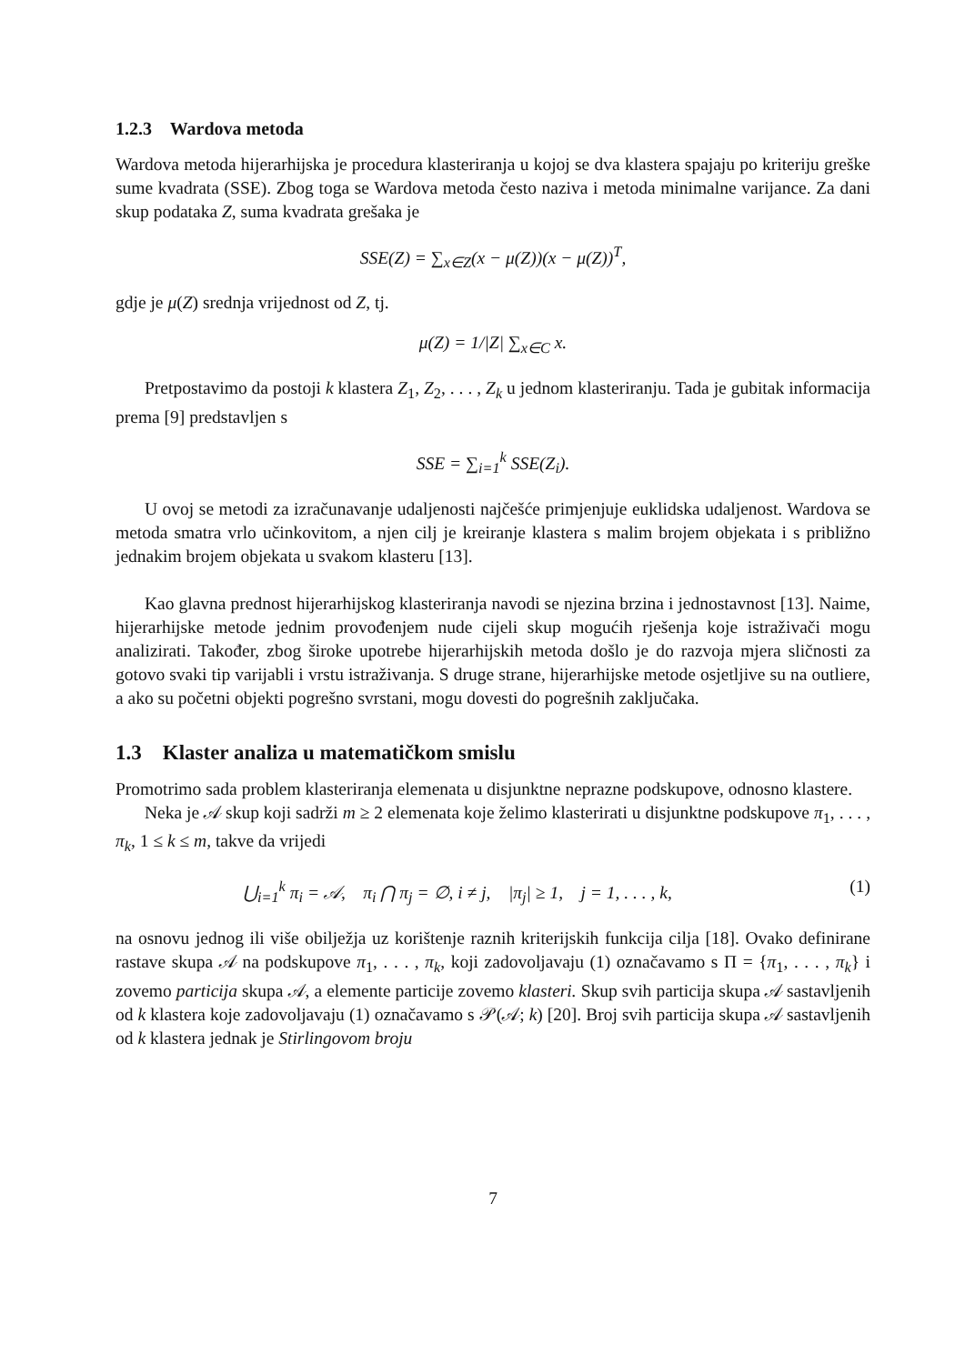1.2.3 Wardova metoda
Wardova metoda hijerarhijska je procedura klasteriranja u kojoj se dva klastera spajaju po kriteriju greške sume kvadrata (SSE). Zbog toga se Wardova metoda često naziva i metoda minimalne varijance. Za dani skup podataka Z, suma kvadrata grešaka je
SSE(Z) = ∑<sub>x∈Z</sub>(x − μ(Z))(x − μ(Z))<sup>T</sup>,
gdje je μ(Z) srednja vrijednost od Z, tj.
μ(Z) = 1/|Z| ∑<sub>x∈C</sub> x.
Pretpostavimo da postoji k klastera Z<sub>1</sub>, Z<sub>2</sub>, . . . , Z<sub>k</sub> u jednom klasteriranju. Tada je gubitak informacija prema [9] predstavljen s
SSE = ∑<sub>i=1</sub><sup>k</sup> SSE(Z<sub>i</sub>).
U ovoj se metodi za izračunavanje udaljenosti najčešće primjenjuje euklidska udaljenost. Wardova se metoda smatra vrlo učinkovitom, a njen cilj je kreiranje klastera s malim brojem objekata i s približno jednakim brojem objekata u svakom klasteru [13].
Kao glavna prednost hijerarhijskog klasteriranja navodi se njezina brzina i jednostavnost [13]. Naime, hijerarhijske metode jednim provođenjem nude cijeli skup mogućih rješenja koje istraživači mogu analizirati. Također, zbog široke upotrebe hijerarhijskih metoda došlo je do razvoja mjera sličnosti za gotovo svaki tip varijabli i vrstu istraživanja. S druge strane, hijerarhijske metode osjetljive su na outliere, a ako su početni objekti pogrešno svrstani, mogu dovesti do pogrešnih zaključaka.
1.3 Klaster analiza u matematičkom smislu
Promotrimo sada problem klasteriranja elemenata u disjunktne neprazne podskupove, odnosno klastere.
Neka je 𝒜 skup koji sadrži m ≥ 2 elemenata koje želimo klasterirati u disjunktne podskupove π<sub>1</sub>, . . . , π<sub>k</sub>, 1 ≤ k ≤ m, takve da vrijedi
⋃<sub>i=1</sub><sup>k</sup> π<sub>i</sub> = 𝒜, π<sub>i</sub> ⋂ π<sub>j</sub> = ∅, i ≠ j, |π<sub>j</sub>| ≥ 1, j = 1, . . . , k, (1)
na osnovu jednog ili više obilježja uz korištenje raznih kriterijskih funkcija cilja [18]. Ovako definirane rastave skupa 𝒜 na podskupove π<sub>1</sub>, . . . , π<sub>k</sub>, koji zadovoljavaju (1) označavamo s Π = {π<sub>1</sub>, . . . , π<sub>k</sub>} i zovemo particija skupa 𝒜, a elemente particije zovemo klasteri. Skup svih particija skupa 𝒜 sastavljenih od k klastera koje zadovoljavaju (1) označavamo s 𝒫(𝒜; k) [20]. Broj svih particija skupa 𝒜 sastavljenih od k klastera jednak je Stirlingovom broju
7